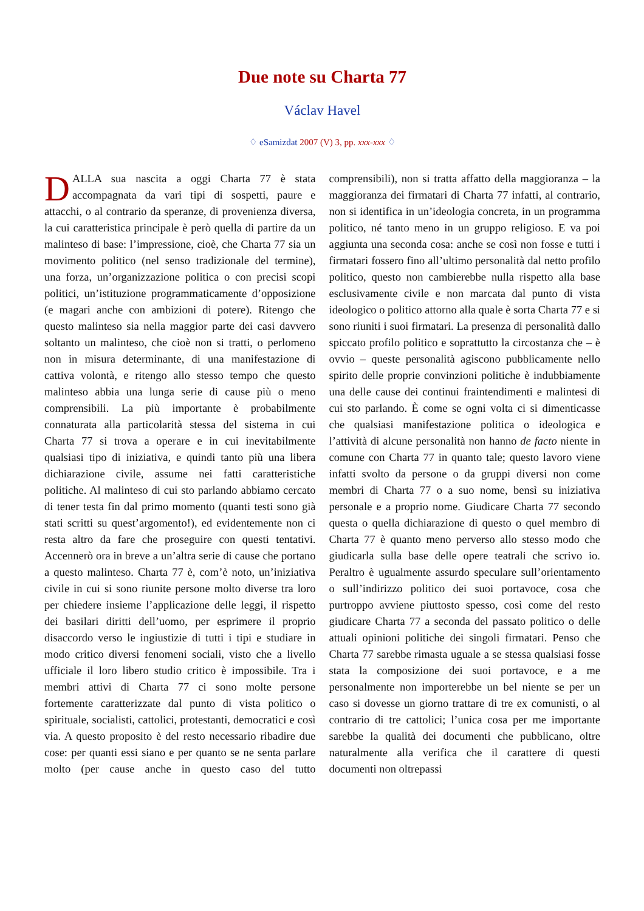Due note su Charta 77
Václav Havel
♢ eSamizdat 2007 (V) 3, pp. xxx-xxx ♢
DALLA sua nascita a oggi Charta 77 è stata accompagnata da vari tipi di sospetti, paure e attacchi, o al contrario da speranze, di provenienza diversa, la cui caratteristica principale è però quella di partire da un malinteso di base: l’impressione, cioè, che Charta 77 sia un movimento politico (nel senso tradizionale del termine), una forza, un’organizzazione politica o con precisi scopi politici, un’istituzione programmaticamente d’opposizione (e magari anche con ambizioni di potere). Ritengo che questo malinteso sia nella maggior parte dei casi davvero soltanto un malinteso, che cioè non si tratti, o perlomeno non in misura determinante, di una manifestazione di cattiva volontà, e ritengo allo stesso tempo che questo malinteso abbia una lunga serie di cause più o meno comprensibili. La più importante è probabilmente connaturata alla particolarità stessa del sistema in cui Charta 77 si trova a operare e in cui inevitabilmente qualsiasi tipo di iniziativa, e quindi tanto più una libera dichiarazione civile, assume nei fatti caratteristiche politiche. Al malinteso di cui sto parlando abbiamo cercato di tener testa fin dal primo momento (quanti testi sono già stati scritti su quest’argomento!), ed evidentemente non ci resta altro da fare che proseguire con questi tentativi. Accennerò ora in breve a un’altra serie di cause che portano a questo malinteso. Charta 77 è, com’è noto, un’iniziativa civile in cui si sono riunite persone molto diverse tra loro per chiedere insieme l’applicazione delle leggi, il rispetto dei basilari diritti dell’uomo, per esprimere il proprio disaccordo verso le ingiustizie di tutti i tipi e studiare in modo critico diversi fenomeni sociali, visto che a livello ufficiale il loro libero studio critico è impossibile. Tra i membri attivi di Charta 77 ci sono molte persone fortemente caratterizzate dal punto di vista politico o spirituale, socialisti, cattolici, protestanti, democratici e così via. A questo proposito è del resto necessario ribadire due cose: per quanti essi siano e per quanto se ne senta parlare molto (per cause anche in questo caso del tutto comprensibili), non si tratta affatto della maggioranza – la maggioranza dei firmatari di Charta 77 infatti, al contrario, non si identifica in un’ideologia concreta, in un programma politico, né tanto meno in un gruppo religioso. E va poi aggiunta una seconda cosa: anche se così non fosse e tutti i firmatari fossero fino all’ultimo personalità dal netto profilo politico, questo non cambierebbe nulla rispetto alla base esclusivamente civile e non marcata dal punto di vista ideologico o politico attorno alla quale è sorta Charta 77 e si sono riuniti i suoi firmatari. La presenza di personalità dallo spiccato profilo politico e soprattutto la circostanza che – è ovvio – queste personalità agiscono pubblicamente nello spirito delle proprie convinzioni politiche è indubbiamente una delle cause dei continui fraintendimenti e malintesi di cui sto parlando. È come se ogni volta ci si dimenticasse che qualsiasi manifestazione politica o ideologica e l’attività di alcune personalità non hanno de facto niente in comune con Charta 77 in quanto tale; questo lavoro viene infatti svolto da persone o da gruppi diversi non come membri di Charta 77 o a suo nome, bensì su iniziativa personale e a proprio nome. Giudicare Charta 77 secondo questa o quella dichiarazione di questo o quel membro di Charta 77 è quanto meno perverso allo stesso modo che giudicarla sulla base delle opere teatrali che scrivo io. Peraltro è ugualmente assurdo speculare sull’orientamento o sull’indirizzo politico dei suoi portavoce, cosa che purtroppo avviene piuttosto spesso, così come del resto giudicare Charta 77 a seconda del passato politico o delle attuali opinioni politiche dei singoli firmatari. Penso che Charta 77 sarebbe rimasta uguale a se stessa qualsiasi fosse stata la composizione dei suoi portavoce, e a me personalmente non importerebbe un bel niente se per un caso si dovesse un giorno trattare di tre ex comunisti, o al contrario di tre cattolici; l’unica cosa per me importante sarebbe la qualità dei documenti che pubblicano, oltre naturalmente alla verifica che il carattere di questi documenti non oltrepassi